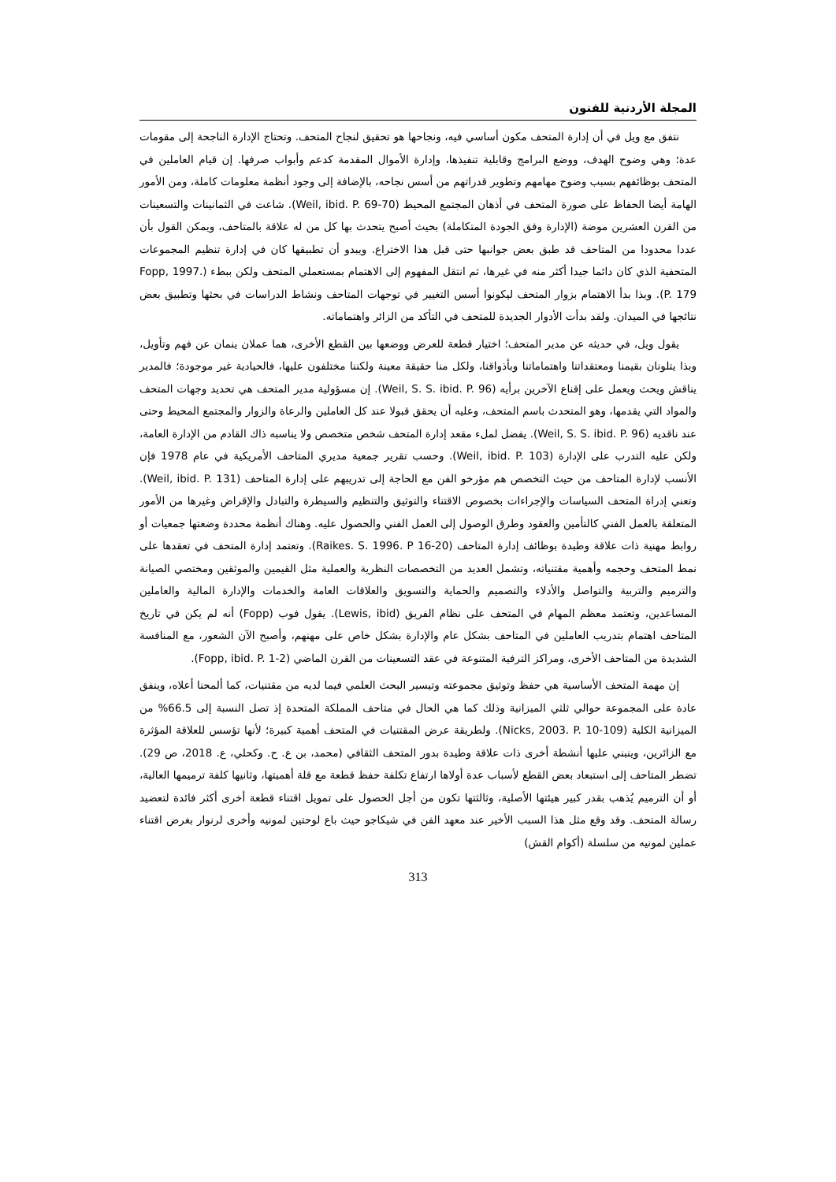المجلة الأردنية للفنون
نتفق مع ويل في أن إدارة المتحف مكون أساسي فيه، ونجاحها هو تحقيق لنجاح المتحف. وتحتاج الإدارة الناجحة إلى مقومات عدة؛ وهي وضوح الهدف، ووضع البرامج وقابلية تنفيذها، وإدارة الأموال المقدمة كدعم وأبواب صرفها. إن قيام العاملين في المتحف بوظائفهم بسبب وضوح مهامهم وتطوير قدراتهم من أسس نجاحه، بالإضافة إلى وجود أنظمة معلومات كاملة، ومن الأمور الهامة أيضا الحفاظ على صورة المتحف في أذهان المجتمع المحيط (Weil, ibid. P. 69-70). شاعت في الثمانينات والتسعينات من القرن العشرين موضة (الإدارة وفق الجودة المتكاملة) بحيث أصبح يتحدث بها كل من له علاقة بالمتاحف، ويمكن القول بأن عددا محدودا من المتاحف قد طبق بعض جوانبها حتى قبل هذا الاختراع. ويبدو أن تطبيقها كان في إدارة تنظيم المجموعات المتحفية الذي كان دائما جيدا أكثر منه في غيرها، ثم انتقل المفهوم إلى الاهتمام بمستعملي المتحف ولكن ببطء (Fopp, 1997. P. 179). وبذا بدأ الاهتمام بزوار المتحف ليكونوا أسس التغيير في توجهات المتاحف ونشاط الدراسات في بحثها وتطبيق بعض نتائجها في الميدان. ولقد بدأت الأدوار الجديدة للمتحف في التأكد من الزائر واهتماماته.
يقول ويل، في حديثه عن مدير المتحف؛ اختيار قطعة للعرض ووضعها بين القطع الأخرى، هما عملان ينمان عن فهم وتأويل، وبذا يتلونان بقيمنا ومعتقداتنا واهتماماتنا وبأذواقنا، ولكل منا حقيقة معينة ولكننا مختلفون عليها، فالحيادية غير موجودة؛ فالمدير يناقش ويحث ويعمل على إقناع الآخرين برأيه (Weil, S. S. ibid. P. 96). إن مسؤولية مدير المتحف هي تحديد وجهات المتحف والمواد التي يقدمها، وهو المتحدث باسم المتحف، وعليه أن يحقق قبولا عند كل العاملين والرعاة والزوار والمجتمع المحيط وحتى عند ناقديه (Weil, S. S. ibid. P. 96). يفضل لملء مقعد إدارة المتحف شخص متخصص ولا يناسبه ذاك القادم من الإدارة العامة، ولكن عليه التدرب على الإدارة (Weil, ibid. P. 103). وحسب تقرير جمعية مديري المتاحف الأمريكية في عام 1978 فإن الأنسب لإدارة المتاحف من حيث التخصص هم مؤرخو الفن مع الحاجة إلى تدريبهم على إدارة المتاحف (Weil, ibid. P. 131). وتعني إدراة المتحف السياسات والإجراءات بخصوص الاقتناء والتوثيق والتنظيم والسيطرة والتبادل والإقراض وغيرها من الأمور المتعلقة بالعمل الفني كالتأمين والعقود وطرق الوصول إلى العمل الفني والحصول عليه. وهناك أنظمة محددة وضعتها جمعيات أو روابط مهنية ذات علاقة وطيدة بوظائف إدارة المتاحف (Raikes. S. 1996. P 16-20). وتعتمد إدارة المتحف في تعقدها على نمط المتحف وحجمه وأهمية مقتنياته، وتشمل العديد من التخصصات النظرية والعملية مثل القيمين والموثقين ومختصي الصيانة والترميم والتربية والتواصل والأدلاء والتصميم والحماية والتسويق والعلاقات العامة والخدمات والإدارة المالية والعاملين المساعدين، وتعتمد معظم المهام في المتحف على نظام الفريق (Lewis, ibid). يقول فوب (Fopp) أنه لم يكن في تاريخ المتاحف اهتمام بتدريب العاملين في المتاحف بشكل عام والإدارة بشكل خاص على مهنهم، وأصبح الآن الشعور، مع المنافسة الشديدة من المتاحف الأخرى، ومراكز الترفية المتنوعة في عقد التسعينات من القرن الماضي (Fopp, ibid. P. 1-2).
إن مهمة المتحف الأساسية هي حفظ وتوثيق مجموعته وتيسير البحث العلمي فيما لديه من مقتنيات، كما ألمحنا أعلاه، وينفق عادة على المجموعة حوالي ثلثي الميزانية وذلك كما هي الحال في متاحف المملكة المتحدة إذ تصل النسبة إلى 66.5% من الميزانية الكلية (Nicks, 2003. P. 10-109). ولطريقة عرض المقتنيات في المتحف أهمية كبيرة؛ لأنها تؤسس للعلاقة المؤثرة مع الزائرين، وينبني عليها أنشطة أخرى ذات علاقة وطيدة بدور المتحف الثقافي (محمد، بن ع. ح. وكحلي، ع. 2018، ص 29). تضطر المتاحف إلى استبعاد بعض القطع لأسباب عدة أولاها ارتفاع تكلفة حفظ قطعة مع قلة أهميتها، وثانيها كلفة ترميمها العالية، أو أن الترميم يُذهب بقدر كبير هيئتها الأصلية، وثالثتها تكون من أجل الحصول على تمويل اقتناء قطعة أخرى أكثر فائدة لتعضيد رسالة المتحف. وقد وقع مثل هذا السبب الأخير عند معهد الفن في شيكاجو حيث باع لوحتين لمونيه وأخرى لرنوار بغرض اقتناء عملين لمونيه من سلسلة (أكوام القش)
313